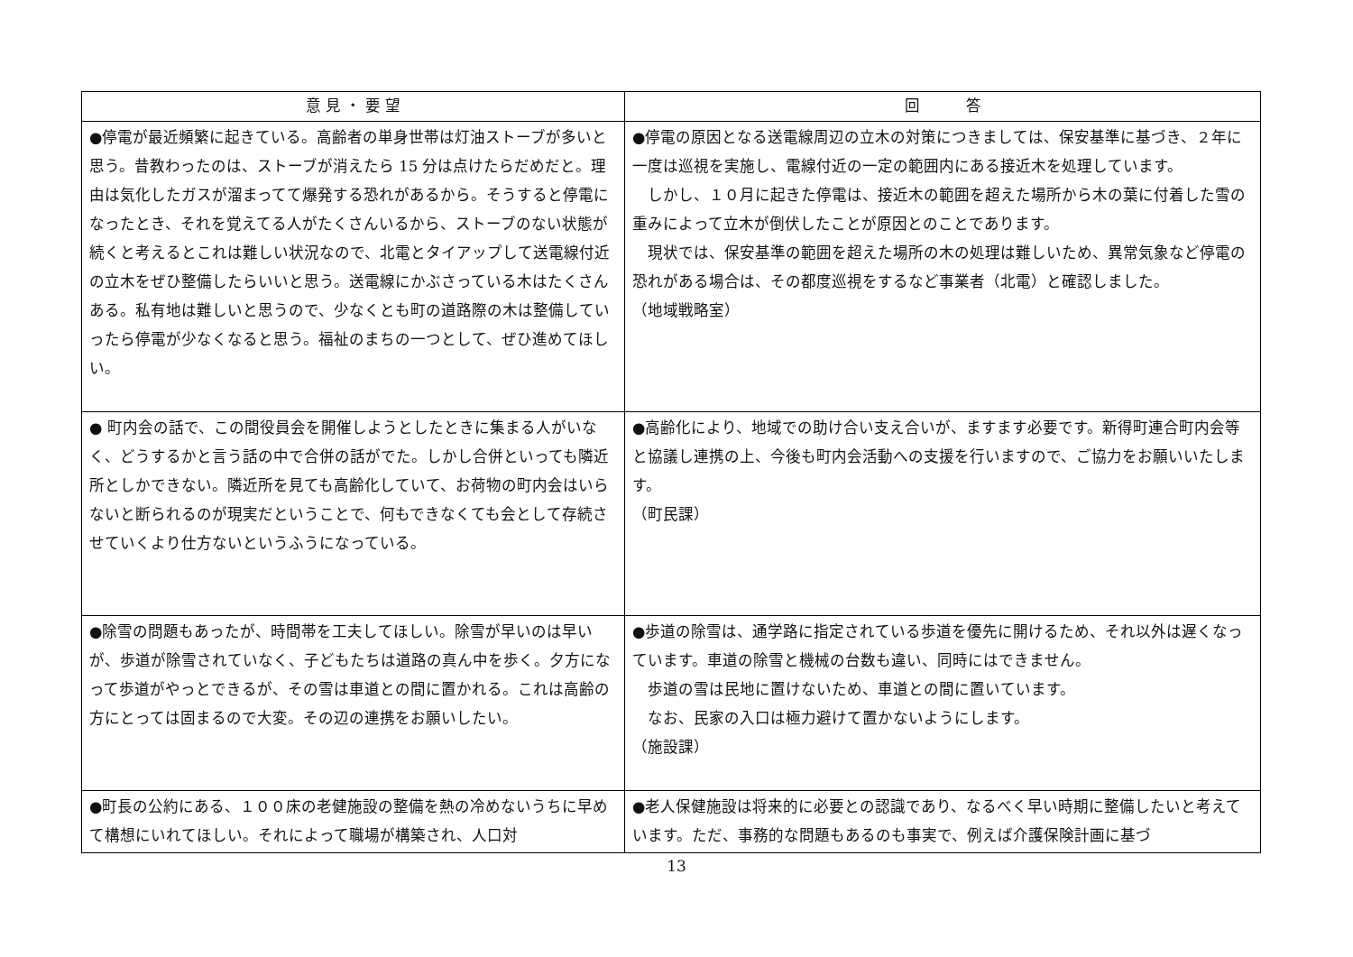| 意 見 ・ 要 望 | 回 答 |
| --- | --- |
| ●停電が最近頻繁に起きている。高齢者の単身世帯は灯油ストーブが多いと思う。昔教わったのは、ストーブが消えたら 15 分は点けたらだめだと。理由は気化したガスが溜まってて爆発する恐れがあるから。そうすると停電になったとき、それを覚えてる人がたくさんいるから、ストーブのない状態が続くと考えるとこれは難しい状況なので、北電とタイアップして送電線付近の立木をぜひ整備したらいいと思う。送電線にかぶさっている木はたくさんある。私有地は難しいと思うので、少なくとも町の道路際の木は整備していったら停電が少なくなると思う。福祉のまちの一つとして、ぜひ進めてほしい。 | ●停電の原因となる送電線周辺の立木の対策につきましては、保安基準に基づき、２年に一度は巡視を実施し、電線付近の一定の範囲内にある接近木を処理しています。 しかし、１０月に起きた停電は、接近木の範囲を超えた場所から木の葉に付着した雪の重みによって立木が倒伏したことが原因とのことであります。 現状では、保安基準の範囲を超えた場所の木の処理は難しいため、異常気象など停電の恐れがある場合は、その都度巡視をするなど事業者（北電）と確認しました。 （地域戦略室） |
| ● 町内会の話で、この間役員会を開催しようとしたときに集まる人がいなく、どうするかと言う話の中で合併の話がでた。しかし合併といっても隣近所としかできない。隣近所を見ても高齢化していて、お荷物の町内会はいらないと断られるのが現実だということで、何もできなくても会として存続させていくより仕方ないというふうになっている。 | ●高齢化により、地域での助け合い支え合いが、ますます必要です。新得町連合町内会等と協議し連携の上、今後も町内会活動への支援を行いますので、ご協力をお願いいたします。 （町民課） |
| ●除雪の問題もあったが、時間帯を工夫してほしい。除雪が早いのは早いが、歩道が除雪されていなく、子どもたちは道路の真ん中を歩く。夕方になって歩道がやっとできるが、その雪は車道との間に置かれる。これは高齢の方にとっては固まるので大変。その辺の連携をお願いしたい。 | ●歩道の除雪は、通学路に指定されている歩道を優先に開けるため、それ以外は遅くなっています。車道の除雪と機械の台数も違い、同時にはできません。 歩道の雪は民地に置けないため、車道との間に置いています。 なお、民家の入口は極力避けて置かないようにします。 （施設課） |
| ●町長の公約にある、１００床の老健施設の整備を熱の冷めないうちに早めて構想にいれてほしい。それによって職場が構築され、人口対 | ●老人保健施設は将来的に必要との認識であり、なるべく早い時期に整備したいと考えています。ただ、事務的な問題もあるのも事実で、例えば介護保険計画に基づ |
13